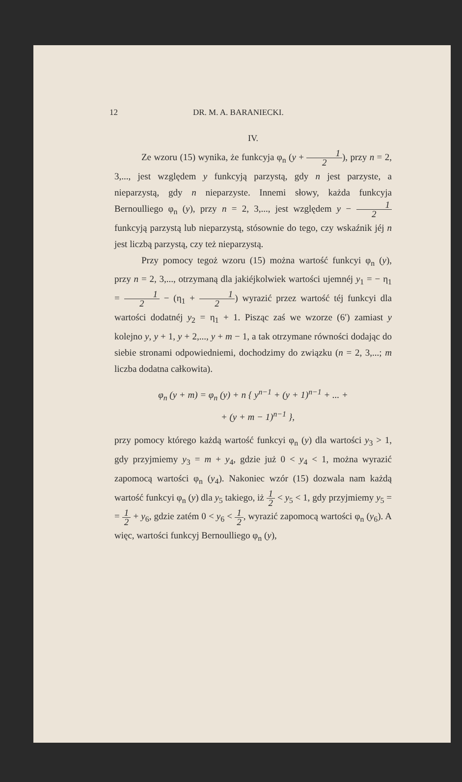12 DR. M. A. BARANIECKI.
IV.
Ze wzoru (15) wynika, że funkcyja φ<sub>n</sub> (y + 1 2), przy n = 2, 3,..., jest względem y funkcyją parzystą, gdy n jest parzyste, a nieparzystą, gdy n nieparzyste. Innemi słowy, każda funkcyja Bernoulliego φ<sub>n</sub> (y), przy n = 2, 3,..., jest względem y − 1 2 funkcyją parzystą lub nieparzystą, stósownie do tego, czy wskaźnik jéj n jest liczbą parzystą, czy też nieparzystą.
Przy pomocy tegoż wzoru (15) można wartość funkcyi φ<sub>n</sub> (y), przy n = 2, 3,..., otrzymaną dla jakiéjkolwiek wartości ujemnéj y<sub>1</sub> = − η<sub>1</sub> = 1 2 − (η<sub>1</sub> + 1 2) wyrazić przez wartość téj funkcyi dla wartości dodatnéj y<sub>2</sub> = η<sub>1</sub> + 1. Pisząc zaś we wzorze (6′) zamiast y kolejno y, y + 1, y + 2,..., y + m − 1, a tak otrzymane równości dodając do siebie stronami odpowiedniemi, dochodzimy do związku (n = 2, 3,...; m liczba dodatna całkowita).
φ<sub>n</sub> (y + m) = φ<sub>n</sub> (y) + n { y<sup>n−1</sup> + (y + 1)<sup>n−1</sup> + ... +
+ (y + m − 1)<sup>n−1</sup> },
przy pomocy którego każdą wartość funkcyi φ<sub>n</sub> (y) dla wartości y<sub>3</sub> > 1, gdy przyjmiemy y<sub>3</sub> = m + y<sub>4</sub>, gdzie już 0 < y<sub>4</sub> < 1, można wyrazić zapomocą wartości φ<sub>n</sub> (y<sub>4</sub>). Nakoniec wzór (15) dozwala nam każdą wartość funkcyi φ<sub>n</sub> (y) dla y<sub>5</sub> takiego, iż 1 2 < y<sub>5</sub> < 1, gdy przyjmiemy y<sub>5</sub> = = 1 2 + y<sub>6</sub>, gdzie zatém 0 < y<sub>6</sub> < 1 2, wyrazić zapomocą wartości φ<sub>n</sub> (y<sub>6</sub>). A więc, wartości funkcyj Bernoulliego φ<sub>n</sub> (y),